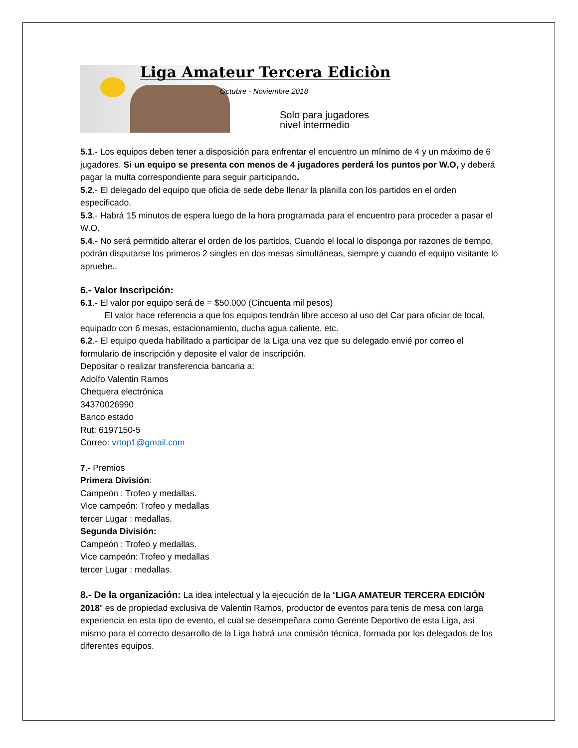Liga Amateur Tercera Ediciòn
Octubre - Noviembre 2018
Solo para jugadores
nivel intermedio
5.1.- Los equipos deben tener a disposición para enfrentar el encuentro un mínimo de 4 y un máximo de 6 jugadores. Si un equipo se presenta con menos de 4 jugadores perderá los puntos por W.O, y deberá pagar la multa correspondiente para seguir participando.
5.2.- El delegado del equipo que oficia de sede debe llenar la planilla con los partidos en el orden especificado.
5.3.- Habrá 15 minutos de espera luego de la hora programada para el encuentro para proceder a pasar el W.O.
5.4.- No será permitido alterar el orden de los partidos. Cuando el local lo disponga por razones de tiempo, podrán disputarse los primeros 2 singles en dos mesas simultáneas, siempre y cuando el equipo visitante lo apruebe..
6.- Valor Inscripción:
6.1.- El valor por equipo será de = $50.000 (Cincuenta mil pesos)
El valor hace referencia a que los equipos tendrán libre acceso al uso del Car para oficiar de local, equipado con 6 mesas, estacionamiento, ducha agua caliente, etc.
6.2.- El equipo queda habilitado a participar de la Liga una vez que su delegado envié por correo el formulario de inscripción y deposite el valor de inscripción.
Depositar o realizar transferencia bancaria a:
Adolfo Valentin Ramos
Chequera electrónica
34370026990
Banco estado
Rut: 6197150-5
Correo: vrtop1@gmail.com
7.- Premios
Primera División:
Campeón : Trofeo y medallas.
Vice campeón: Trofeo y medallas
tercer Lugar : medallas.
Segunda División:
Campeón : Trofeo y medallas.
Vice campeón: Trofeo y medallas
tercer Lugar : medallas.
8.- De la organización: La idea intelectual y la ejecución de la “LIGA AMATEUR TERCERA EDICIÓN 2018” es de propiedad exclusiva de Valentin Ramos, productor de eventos para tenis de mesa con larga experiencia en esta tipo de evento, el cual se desempeñara como Gerente Deportivo de esta Liga, así mismo para el correcto desarrollo de la Liga habrá una comisión técnica, formada por los delegados de los diferentes equipos.